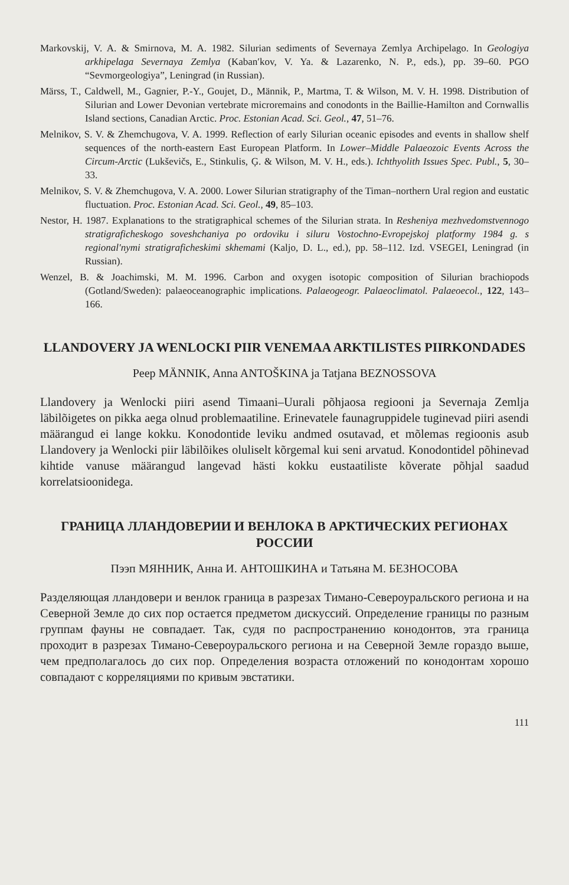Markovskij, V. A. & Smirnova, M. A. 1982. Silurian sediments of Severnaya Zemlya Archipelago. In Geologiya arkhipelaga Severnaya Zemlya (Kaban′kov, V. Ya. & Lazarenko, N. P., eds.), pp. 39–60. PGO “Sevmorgeologiya”, Leningrad (in Russian).
Märss, T., Caldwell, M., Gagnier, P.-Y., Goujet, D., Männik, P., Martma, T. & Wilson, M. V. H. 1998. Distribution of Silurian and Lower Devonian vertebrate microremains and conodonts in the Baillie-Hamilton and Cornwallis Island sections, Canadian Arctic. Proc. Estonian Acad. Sci. Geol., 47, 51–76.
Melnikov, S. V. & Zhemchugova, V. A. 1999. Reflection of early Silurian oceanic episodes and events in shallow shelf sequences of the north-eastern East European Platform. In Lower–Middle Palaeozoic Events Across the Circum-Arctic (Lukševičs, E., Stinkulis, Ģ. & Wilson, M. V. H., eds.). Ichthyolith Issues Spec. Publ., 5, 30–33.
Melnikov, S. V. & Zhemchugova, V. A. 2000. Lower Silurian stratigraphy of the Timan–northern Ural region and eustatic fluctuation. Proc. Estonian Acad. Sci. Geol., 49, 85–103.
Nestor, H. 1987. Explanations to the stratigraphical schemes of the Silurian strata. In Resheniya mezhvedomstvennogo stratigraficheskogo soveshchaniya po ordoviku i siluru Vostochno-Evropejskoj platformy 1984 g. s regional′nymi stratigraficheskimi skhemami (Kaljo, D. L., ed.), pp. 58–112. Izd. VSEGEI, Leningrad (in Russian).
Wenzel, B. & Joachimski, M. M. 1996. Carbon and oxygen isotopic composition of Silurian brachiopods (Gotland/Sweden): palaeoceanographic implications. Palaeogeogr. Palaeoclimatol. Palaeoecol., 122, 143–166.
LLANDOVERY JA WENLOCKI PIIR VENEMAA ARKTILISTES PIIRKONDADES
Peep MÄNNIK, Anna ANTOŠKINA ja Tatjana BEZNOSSOVA
Llandovery ja Wenlocki piiri asend Timaani–Uurali põhjaosa regiooni ja Severnaja Zemlja läbilõigetes on pikka aega olnud problemaatiline. Erinevatele faunagruppidele tuginevad piiri asendi määrangud ei lange kokku. Konodontide leviku andmed osutavad, et mõlemas regioonis asub Llandovery ja Wenlocki piir läbilõikes oluliselt kõrgemal kui seni arvatud. Konodontidel põhinevad kihtide vanuse määrangud langevad hästi kokku eustaatiliste kõverate põhjal saadud korrelatsioonidega.
ГРАНИЦА ЛЛАНДОВЕРИИ И ВЕНЛОКА В АРКТИЧЕСКИХ РЕГИОНАХ РОССИИ
Пээп МЯННИК, Анна И. АНТОШКИНА и Татьяна М. БЕЗНОСОВА
Разделяющая лландовери и венлок граница в разрезах Тимано-Североуральского региона и на Северной Земле до сих пор остается предметом дискуссий. Определение границы по разным группам фауны не совпадает. Так, судя по распространению конодонтов, эта граница проходит в разрезах Тимано-Североуральского региона и на Северной Земле гораздо выше, чем предполагалось до сих пор. Определения возраста отложений по конодонтам хорошо совпадают с корреляциями по кривым эвстатики.
111